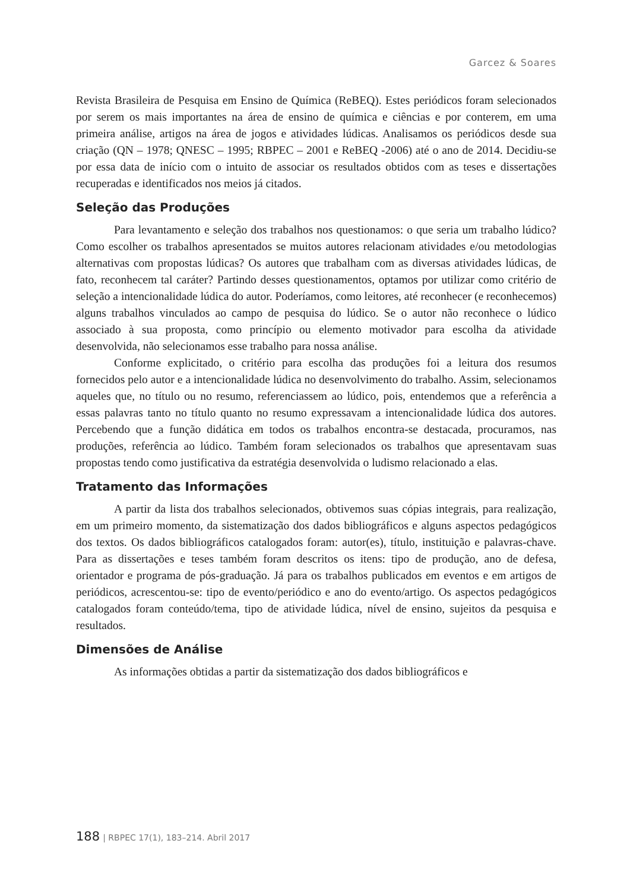Garcez & Soares
Revista Brasileira de Pesquisa em Ensino de Química (ReBEQ). Estes periódicos foram selecionados por serem os mais importantes na área de ensino de química e ciências e por conterem, em uma primeira análise, artigos na área de jogos e atividades lúdicas. Analisamos os periódicos desde sua criação (QN – 1978; QNESC – 1995; RBPEC – 2001 e ReBEQ -2006) até o ano de 2014. Decidiu-se por essa data de início com o intuito de associar os resultados obtidos com as teses e dissertações recuperadas e identificados nos meios já citados.
Seleção das Produções
Para levantamento e seleção dos trabalhos nos questionamos: o que seria um trabalho lúdico? Como escolher os trabalhos apresentados se muitos autores relacionam atividades e/ou metodologias alternativas com propostas lúdicas? Os autores que trabalham com as diversas atividades lúdicas, de fato, reconhecem tal caráter? Partindo desses questionamentos, optamos por utilizar como critério de seleção a intencionalidade lúdica do autor. Poderíamos, como leitores, até reconhecer (e reconhecemos) alguns trabalhos vinculados ao campo de pesquisa do lúdico. Se o autor não reconhece o lúdico associado à sua proposta, como princípio ou elemento motivador para escolha da atividade desenvolvida, não selecionamos esse trabalho para nossa análise.
Conforme explicitado, o critério para escolha das produções foi a leitura dos resumos fornecidos pelo autor e a intencionalidade lúdica no desenvolvimento do trabalho. Assim, selecionamos aqueles que, no título ou no resumo, referenciassem ao lúdico, pois, entendemos que a referência a essas palavras tanto no título quanto no resumo expressavam a intencionalidade lúdica dos autores. Percebendo que a função didática em todos os trabalhos encontra-se destacada, procuramos, nas produções, referência ao lúdico. Também foram selecionados os trabalhos que apresentavam suas propostas tendo como justificativa da estratégia desenvolvida o ludismo relacionado a elas.
Tratamento das Informações
A partir da lista dos trabalhos selecionados, obtivemos suas cópias integrais, para realização, em um primeiro momento, da sistematização dos dados bibliográficos e alguns aspectos pedagógicos dos textos. Os dados bibliográficos catalogados foram: autor(es), título, instituição e palavras-chave. Para as dissertações e teses também foram descritos os itens: tipo de produção, ano de defesa, orientador e programa de pós-graduação. Já para os trabalhos publicados em eventos e em artigos de periódicos, acrescentou-se: tipo de evento/periódico e ano do evento/artigo. Os aspectos pedagógicos catalogados foram conteúdo/tema, tipo de atividade lúdica, nível de ensino, sujeitos da pesquisa e resultados.
Dimensões de Análise
As informações obtidas a partir da sistematização dos dados bibliográficos e
188 | RBPEC 17(1), 183–214. Abril 2017